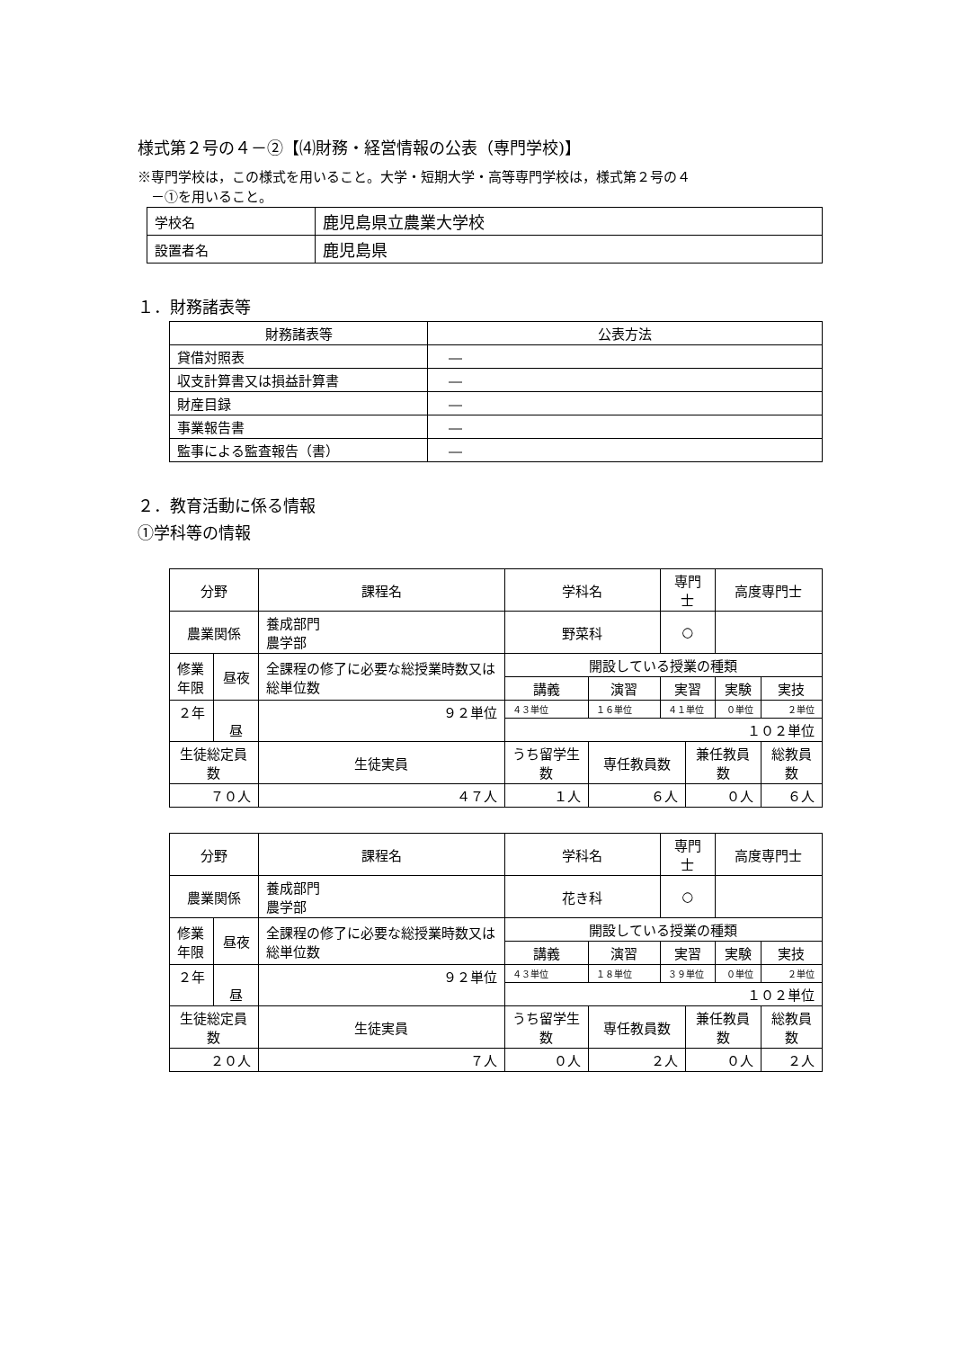様式第２号の４－②【⑷財務・経営情報の公表（専門学校)】
※専門学校は，この様式を用いること。大学・短期大学・高等専門学校は，様式第２号の４
　－①を用いること。
| 学校名 | 鹿児島県立農業大学校 |
| 設置者名 | 鹿児島県 |
１．財務諸表等
| 財務諸表等 | 公表方法 |
| --- | --- |
| 貸借対照表 | ― |
| 収支計算書又は損益計算書 | ― |
| 財産目録 | ― |
| 事業報告書 | ― |
| 監事による監査報告（書） | ― |
２．教育活動に係る情報
①学科等の情報
| 分野 | | 課程名 | 学科名 | | | 専門士 | | 高度専門士 | |
| --- | --- | --- | --- | --- | --- | --- | --- | --- | --- |
| 農業関係 | | 養成部門 農学部 | 野菜科 | | | ○ | | | |
| 修業 年限 | 昼夜 | 全課程の修了に必要な総授業時数又は総単位数 | | 開設している授業の種類 | | | | | |
| | | | | 講義 | 演習 | 実習 | | 実験 | 実技 |
| ２年 | 昼 | ９２単位 | | ４３単位 | １６単位 | ４１単位 | | ０単位 | ２単位 |
| | | | | １０２単位 | | | | | |
| 生徒総定員数 | | 生徒実員 | うち留学生数 | | 専任教員数 | | 兼任教員数 | | 総教員数 |
| ７０人 | | ４７人 | １人 | | ６人 | | ０人 | | ６人 |
| 分野 | | 課程名 | 学科名 | | | 専門士 | | 高度専門士 | |
| --- | --- | --- | --- | --- | --- | --- | --- | --- | --- |
| 農業関係 | | 養成部門 農学部 | 花き科 | | | ○ | | | |
| 修業 年限 | 昼夜 | 全課程の修了に必要な総授業時数又は総単位数 | | 開設している授業の種類 | | | | | |
| | | | | 講義 | 演習 | 実習 | | 実験 | 実技 |
| ２年 | 昼 | ９２単位 | | ４３単位 | １８単位 | ３９単位 | | ０単位 | ２単位 |
| | | | | １０２単位 | | | | | |
| 生徒総定員数 | | 生徒実員 | うち留学生数 | | 専任教員数 | | 兼任教員数 | | 総教員数 |
| ２０人 | | ７人 | ０人 | | ２人 | | ０人 | | ２人 |